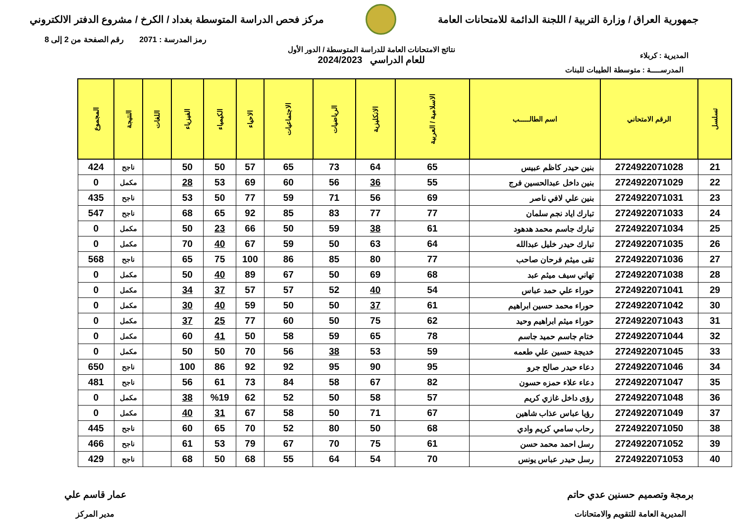جمهورية العراق / وزارة التربية / اللجنة الدائمة للامتحانات العامة
مركز فحص الدراسة المتوسطة بغداد / الكرخ / مشروع الدفتر الالكتروني
رمز المدرسة : 2071 رقم الصفحة من 2 إلى 8
المديرية : كربلاء
نتائج الامتحانات العامة للدراسة المتوسطة / الدور الأول
للعام الدراسي 2024/2023
المدرســـــة : متوسطة الطيبات للبنات
| تسلسل | الرقم الامتحاني | اسم الطالـــــب | الاسلامية / العربية | الانكليزية | الرياضيات | الاجتماعيات | الاحياء | الكيمياء | الفيزياء | اللغات | النتيجة | المجموع |
| --- | --- | --- | --- | --- | --- | --- | --- | --- | --- | --- | --- | --- |
| 21 | 2724922071028 | بنين حيدر كاظم عبيس | 65 | 64 | 73 | 65 | 57 | 50 | 50 | | ناجح | 424 |
| 22 | 2724922071029 | بنين داخل عبدالحسين فرج | 55 | 36 | 56 | 60 | 69 | 53 | 28 | | مكمل | 0 |
| 23 | 2724922071031 | بنين علي لافي ناصر | 69 | 56 | 71 | 59 | 77 | 50 | 53 | | ناجح | 435 |
| 24 | 2724922071033 | تبارك اياد نجم سلمان | 77 | 77 | 83 | 85 | 92 | 65 | 68 | | ناجح | 547 |
| 25 | 2724922071034 | تبارك جاسم محمد هدهود | 61 | 38 | 59 | 50 | 66 | 23 | 50 | | مكمل | 0 |
| 26 | 2724922071035 | تبارك حيدر خليل عبدالله | 64 | 63 | 50 | 59 | 67 | 40 | 70 | | مكمل | 0 |
| 27 | 2724922071036 | تقى ميثم فرحان صاحب | 77 | 80 | 85 | 86 | 100 | 75 | 65 | | ناجح | 568 |
| 28 | 2724922071038 | تهاني سيف ميثم عبد | 68 | 69 | 50 | 67 | 89 | 40 | 50 | | مكمل | 0 |
| 29 | 2724922071041 | حوراء علي حمد عباس | 54 | 40 | 52 | 57 | 57 | 37 | 34 | | مكمل | 0 |
| 30 | 2724922071042 | حوراء محمد حسين ابراهيم | 61 | 37 | 50 | 50 | 59 | 40 | 30 | | مكمل | 0 |
| 31 | 2724922071043 | حوراء ميثم ابراهيم وحيد | 62 | 75 | 50 | 60 | 77 | 25 | 37 | | مكمل | 0 |
| 32 | 2724922071044 | ختام جاسم حميد جاسم | 78 | 65 | 59 | 58 | 50 | 41 | 60 | | مكمل | 0 |
| 33 | 2724922071045 | خديجة حسين علي طعمه | 59 | 53 | 38 | 56 | 70 | 50 | 50 | | مكمل | 0 |
| 34 | 2724922071046 | دعاء حيدر صالح جرو | 95 | 90 | 95 | 92 | 92 | 86 | 100 | | ناجح | 650 |
| 35 | 2724922071047 | دعاء علاء حمزه حسون | 82 | 67 | 58 | 84 | 73 | 61 | 56 | | ناجح | 481 |
| 36 | 2724922071048 | رؤى داخل غازي كريم | 57 | 58 | 50 | 52 | 62 | %19 | 38 | | مكمل | 0 |
| 37 | 2724922071049 | رؤيا عباس عذاب شاهين | 67 | 71 | 50 | 58 | 67 | 31 | 40 | | مكمل | 0 |
| 38 | 2724922071050 | رحاب سامي كريم وادي | 68 | 50 | 80 | 52 | 70 | 65 | 60 | | ناجح | 445 |
| 39 | 2724922071052 | رسل احمد محمد حسن | 61 | 75 | 70 | 67 | 79 | 53 | 61 | | ناجح | 466 |
| 40 | 2724922071053 | رسل حيدر عباس يونس | 70 | 54 | 64 | 55 | 68 | 50 | 68 | | ناجح | 429 |
برمجة وتصميم حسنين عدي حاتم
المديرية العامة للتقويم والامتحانات
عمار قاسم علي
مدير المركز